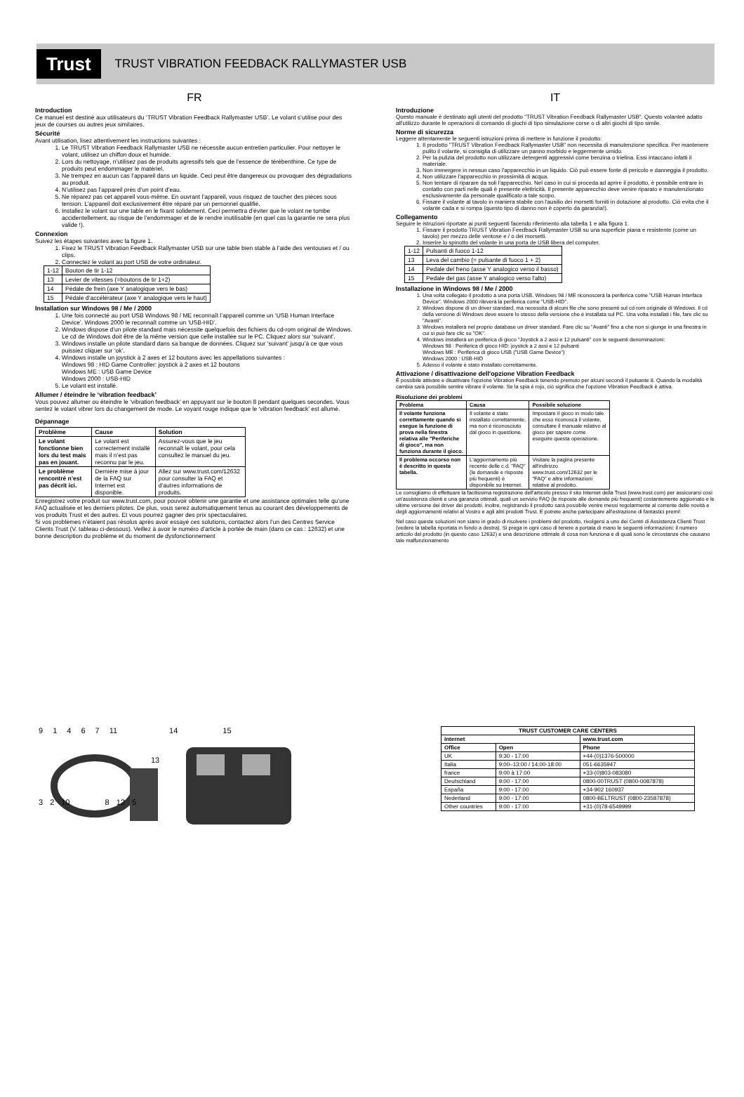Trust
TRUST VIBRATION FEEDBACK RALLYMASTER USB
FR
Introduction
Ce manuel est destiné aux utilisateurs du ‘TRUST Vibration Feedback Rallymaster USB’. Le volant s’utilise pour des jeux de courses ou autres jeux similaires.
Sécurité
Avant utilisation, lisez attentivement les instructions suivantes :
1. Le TRUST Vibration Feedback Rallymaster USB ne nécessite aucun entretien particulier. Pour nettoyer le volant, utilisez un chiffon doux et humide.
2. Lors du nettoyage, n’utilisez pas de produits agressifs tels que de l’essence de térébenthine. Ce type de produits peut endommager le matériel.
3. Ne trempez en aucun cas l’appareil dans un liquide. Ceci peut être dangereux ou provoquer des dégradations au produit.
4. N’utilisez pas l’appareil près d’un point d’eau.
5. Ne réparez pas cet appareil vous-même. En ouvrant l’appareil, vous risquez de toucher des pièces sous tension. L’appareil doit exclusivement être réparé par un personnel qualifié.
6. Installez le volant sur une table en le fixant solidement. Ceci permettra d’éviter que le volant ne tombe accidentellement, au risque de l’endommager et de le rendre inutilisable (en quel cas la garantie ne sera plus valide !).
Connexion
Suivez les étapes suivantes avec la figure 1.
1. Fixez le TRUST Vibration Feedback Rallymaster USB sur une table bien stable à l’aide des ventouses et / ou clips.
2. Connectez le volant au port USB de votre ordinateur.
| 1-12 | Bouton de tir 1-12 |
| 13 | Levier de vitesses (=boutons de tir 1+2) |
| 14 | Pédale de frein (axe Y analogique vers le bas) |
| 15 | Pédale d’accélérateur (axe Y analogique vers le haut) |
Installation sur Windows 98 / Me / 2000
1. Une fois connecté au port USB Windows 98 / ME reconnaît l’appareil comme un ‘USB Human Interface Device’. Windows 2000 le reconnaît comme un ‘USB-HID’.
2. Windows dispose d’un pilote standard mais nécessite quelquefois des fichiers du cd-rom original de Windows. Le cd de Windows doit être de la même version que celle installée sur le PC. Cliquez alors sur ‘suivant’.
3. Windows installe un pilote standard dans sa banque de données. Cliquez sur ‘suivant’ jusqu’à ce que vous puissiez cliquer sur ‘ok’.
4. Windows installe un joystick à 2 axes et 12 boutons avec les appellations suivantes :
Windows 98 : HID Game Controller: joystick à 2 axes et 12 boutons
Windows ME : USB Game Device
Windows 2000 : USB-HID
5. Le volant est installé.
Allumer / éteindre le ‘vibration feedback’
Vous pouvez allumer ou éteindre le ‘vibration feedback’ en appuyant sur le bouton 8 pendant quelques secondes. Vous sentez le volant vibrer lors du changement de mode. Le voyant rouge indique que le ‘vibration feedback’ est allumé.
Dépannage
| Problème | Cause | Solution |
| --- | --- | --- |
| Le volant fonctionne bien lors du test mais pas en jouant. | Le volant est correctement installé mais il n’est pas reconnu par le jeu. | Assurez-vous que le jeu reconnaît le volant, pour cela consultez le manuel du jeu. |
| Le problème rencontré n’est pas décrit ici. | Dernière mise à jour de la FAQ sur Internet est disponible. | Allez sur www.trust.com/12632 pour consulter la FAQ et d’autres informations de produits. |
Enregistrez votre produit sur www.trust.com, pour pouvoir obtenir une garantie et une assistance optimales telle qu’une FAQ actualisée et les derniers pilotes. De plus, vous serez automatiquement tenus au courant des développements de vos produits Trust et des autres. Et vous pourrez gagner des prix spectaculaires.
Si vos problèmes n’étaient pas résolus après avoir essayé ces solutions, contactez alors l’un des Centres Service Clients Trust (V. tableau ci-dessous). Veillez à avoir le numéro d’article à portée de main (dans ce cas : 12632) et une bonne description du problème et du moment de dysfonctionnement
IT
Introduzione
Questo manuale è destinato agli utenti del prodotto "TRUST Vibration Feedback Rallymaster USB". Questo volanteè adatto all'utilizzo durante le operazioni di comando di giochi di tipo simulazione corse o di altri giochi di tipo simile.
Norme di sicurezza
Leggere attentamente le seguenti istruzioni prima di mettere in funzione il prodotto:
1. Il prodotto "TRUST Vibration Feedback Rallymaster USB" non necessita di manutenzione specifica. Per mantenere pulito il volante, si consiglia di utilizzare un panno morbido e leggermente umido.
2. Per la pulizia del prodotto non utilizzare detergenti aggressivi come benzina o trielina. Essi intaccano infatti il materiale.
3. Non immergere in nessun caso l'apparecchio in un liquido. Ciò può essere fonte di pericolo e danneggia il prodotto.
4. Non utilizzare l'apparecchio in prossimità di acqua.
5. Non tentare di riparare da soli l'apparecchio. Nel caso in cui si proceda ad aprire il prodotto, è possibile entrare in contatto con parti nelle quali è presente elettricità. Il presente apparecchio deve venire riparato e manutenzionato esclusivamente da personale qualificato a tale scopo.
6. Fissare il volante al tavolo in maniera stabile con l'ausilio dei morsetti forniti in dotazione al prodotto. Ciò evita che il volante cada e si rompa (questo tipo di danno non è coperto da garanzia!).
Collegamento
Seguire le istruzioni riportate ai punti seguenti facendo riferimento alla tabella 1 e alla figura 1.
1. Fissare il prodotto TRUST Vibration Feedback Rallymaster USB su una superficie piana e resistente (come un tavolo) per mezzo delle ventose e / o dei morsetti.
2. Inserire lo spinotto del volante in una porta de USB libera del computer.
| 1-12 | Pulsanti di fuoco 1-12 |
| 13 | Leva del cambio (= pulsante di fuoco 1 + 2) |
| 14 | Pedale del freno (asse Y analogico verso il basso) |
| 15 | Pedale del gas (asse Y analogico verso l'alto) |
Installazione in Windows 98 / Me / 2000
1. Una volta collegato il prodotto a una porta USB, Windows 98 / ME riconoscerà la periferica come "USB Human Interface Device". Windows 2000 rileverà la periferica come "USB-HID".
2. Windows dispone di un driver standard, ma necessita di alcuni file che sono presenti sul cd-rom originale di Windows. Il cd della versione di Windows deve essere lo stesso della versione che è installata sul PC. Una volta installati i file, fare clic su "Avanti".
3. Windows installerà nel proprio database un driver standard. Fare clic su "Avanti" fino a che non si giunge in una finestra in cui si può fare clic su "OK".
4. Windows installerà un periferica di gioco "Joystick a 2 assi e 12 pulsanti" con le seguenti denominazioni:
Windows 98 : Periferica di gioco HID: joystick a 2 assi e 12 pulsanti
Windows ME : Periferica di gioco USB ("USB Game Device")
Windows 2000 : USB-HID
5. Adesso il volante è stato installato correttamente.
Attivazione / disattivazione dell'opzione Vibration Feedback
È possibile attivare e disattivare l'opzione Vibration Feedback tenendo premuto per alcuni secondi il pulsante 8. Quando la modalità cambia sarà possibile sentire vibrare il volante. Se la spia è rojo, ciò significa che l'opzione Vibration Feedback è attiva.
Risoluzione dei problemi
| Problema | Causa | Possibile soluzione |
| --- | --- | --- |
| Il volante funziona correttamente quando si esegue la funzione di prova nella finestra relativa alle "Periferiche di gioco", ma non funziona durante il gioco. | Il volante è stato installato correttamente, ma non è riconosciuto dal gioco in questione. | Impostare il gioco in modo tale che esso riconosca il volante, consultare il manuale relativo al gioco per sapere come eseguire questa operazione. |
| Il problema occorso non è descritto in questa tabella. | L'aggiornamento più recente delle c.d. "FAQ" (le domande e risposte più frequenti) è disponibile su Internet. | Visitare la pagina presente all'indirizzo www.trust.com/12632 per le "FAQ" e altre informazioni relative al prodotto. |
Le consigliamo di effettuare la facilissima registrazione dell'articolo presso il sito Internet della Trust (www.trust.com) per assicurarsi così un'assistenza clienti e una garanzia ottimali, quali un servizio FAQ (le risposte alle domande più frequenti) costantemente aggiornato e le ultime versione dei driver dei prodotti. Inoltre, registrando il prodotto sarà possibile venire messi regolarmente al corrente delle novità e degli aggiornamenti relativi al Vostro e agli altri prodotti Trust. E potrete anche partecipare all'estrazione di fantastici premi!
Nel caso queste soluzioni non siano in grado di risolvere i problemi del prodotto, rivolgersi a uno dei Centri di Assistenza Clienti Trust (vedere la tabella riportata in fondo a destra). Si prega in ogni caso di tenere a portata di mano le seguenti informazioni: il numero articolo del prodotto (in questo caso 12632) e una descrizione ottimale di cosa non funziona e di quali sono le circostanze che causano tale malfunzionamento
9 1 4 6 7 11 14 15
13
3 2 10 8 12 5
| TRUST CUSTOMER CARE CENTERS | | |
| --- | --- | --- |
| Internet | | www.trust.com |
| Office | Open | Phone |
| UK | 9:30 - 17:00 | +44-(0)1376-500000 |
| Italia | 9:00–13:00 / 14:00-18:00 | 051-6635947 |
| france | 9:00 à 17:00 | +33-(0)803-083080 |
| Deutschland | 9:00 - 17:00 | 0800-00TRUST (0800-0087878) |
| España | 9:00 - 17:00 | +34-902 160937 |
| Nederland | 9:00 - 17:00 | 0800-BELTRUST (0800-23587878) |
| Other countries | 9:00 - 17:00 | +31-(0)78-6549999 |